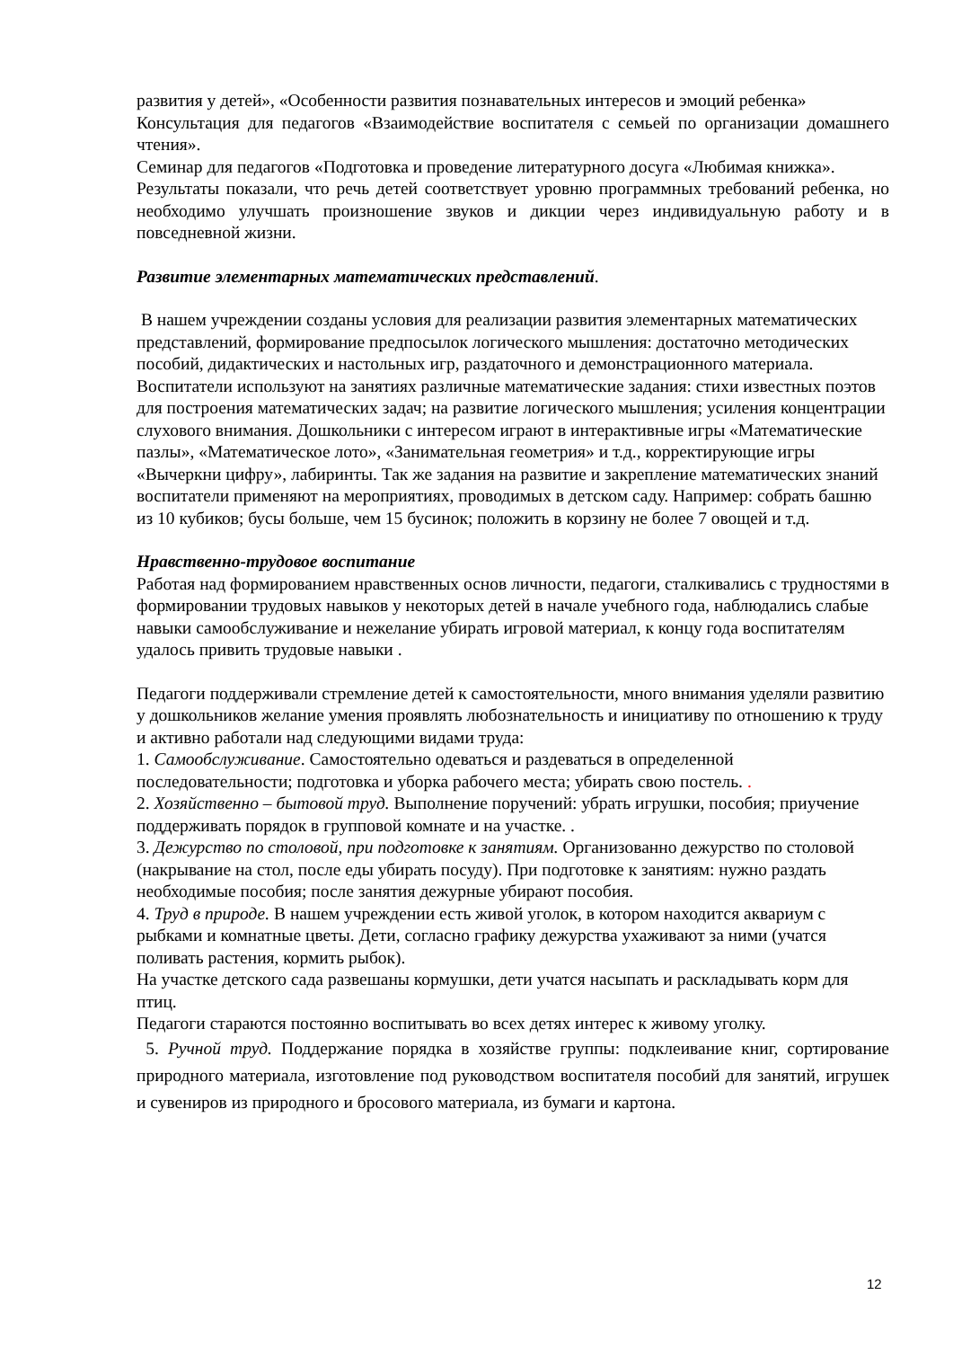развития у детей», «Особенности развития познавательных интересов и эмоций ребенка»
Консультация для педагогов «Взаимодействие воспитателя с семьей по организации домашнего чтения».
Семинар для педагогов «Подготовка и проведение литературного досуга «Любимая книжка».
Результаты показали, что речь детей соответствует уровню программных требований ребенка, но необходимо улучшать произношение звуков и дикции через индивидуальную работу и в повседневной жизни.
Развитие элементарных математических представлений.
В нашем учреждении созданы условия для реализации развития элементарных математических представлений, формирование предпосылок логического мышления: достаточно методических пособий, дидактических и настольных игр, раздаточного и демонстрационного материала. Воспитатели используют на занятиях различные математические задания: стихи известных поэтов для построения математических задач; на развитие логического мышления; усиления концентрации слухового внимания. Дошкольники с интересом играют в интерактивные игры «Математические пазлы», «Математическое лото», «Занимательная геометрия» и т.д., корректирующие игры «Вычеркни цифру», лабиринты. Так же задания на развитие и закрепление математических знаний воспитатели применяют на мероприятиях, проводимых в детском саду. Например: собрать башню из 10 кубиков; бусы больше, чем 15 бусинок; положить в корзину не более 7 овощей и т.д.
Нравственно-трудовое воспитание
Работая над формированием нравственных основ личности, педагоги, сталкивались с трудностями в формировании трудовых навыков у некоторых детей в начале учебного года, наблюдались слабые навыки самообслуживание и нежелание убирать игровой материал, к концу года воспитателям удалось привить трудовые навыки .
Педагоги поддерживали стремление детей к самостоятельности, много внимания уделяли развитию у дошкольников желание умения проявлять любознательность и инициативу по отношению к труду и активно работали над следующими видами труда:
1. Самообслуживание. Самостоятельно одеваться и раздеваться в определенной последовательности; подготовка и уборка рабочего места; убирать свою постель. .
2. Хозяйственно – бытовой труд. Выполнение поручений: убрать игрушки, пособия; приучение поддерживать порядок в групповой комнате и на участке. .
3. Дежурство по столовой, при подготовке к занятиям. Организованно дежурство по столовой (накрывание на стол, после еды убирать посуду). При подготовке к занятиям: нужно раздать необходимые пособия; после занятия дежурные убирают пособия.
4. Труд в природе. В нашем учреждении есть живой уголок, в котором находится аквариум с рыбками и комнатные цветы. Дети, согласно графику дежурства ухаживают за ними (учатся поливать растения, кормить рыбок).
На участке детского сада развешаны кормушки, дети учатся насыпать и раскладывать корм для птиц.
Педагоги стараются постоянно воспитывать во всех детях интерес к живому уголку.
5. Ручной труд. Поддержание порядка в хозяйстве группы: подклеивание книг, сортирование природного материала, изготовление под руководством воспитателя пособий для занятий, игрушек и сувениров из природного и бросового материала, из бумаги и картона.
12